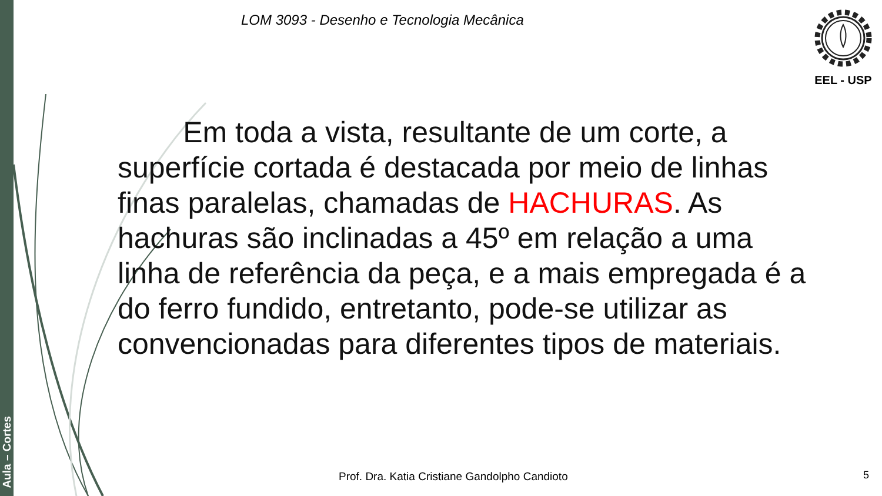Aula – Cortes
LOM 3093 - Desenho e Tecnologia Mecânica
EEL - USP
Em toda a vista, resultante de um corte, a superfície cortada é destacada por meio de linhas finas paralelas, chamadas de HACHURAS. As hachuras são inclinadas a 45º em relação a uma linha de referência da peça, e a mais empregada é a do ferro fundido, entretanto, pode-se utilizar as convencionadas para diferentes tipos de materiais.
Prof. Dra. Katia Cristiane Gandolpho Candioto
5